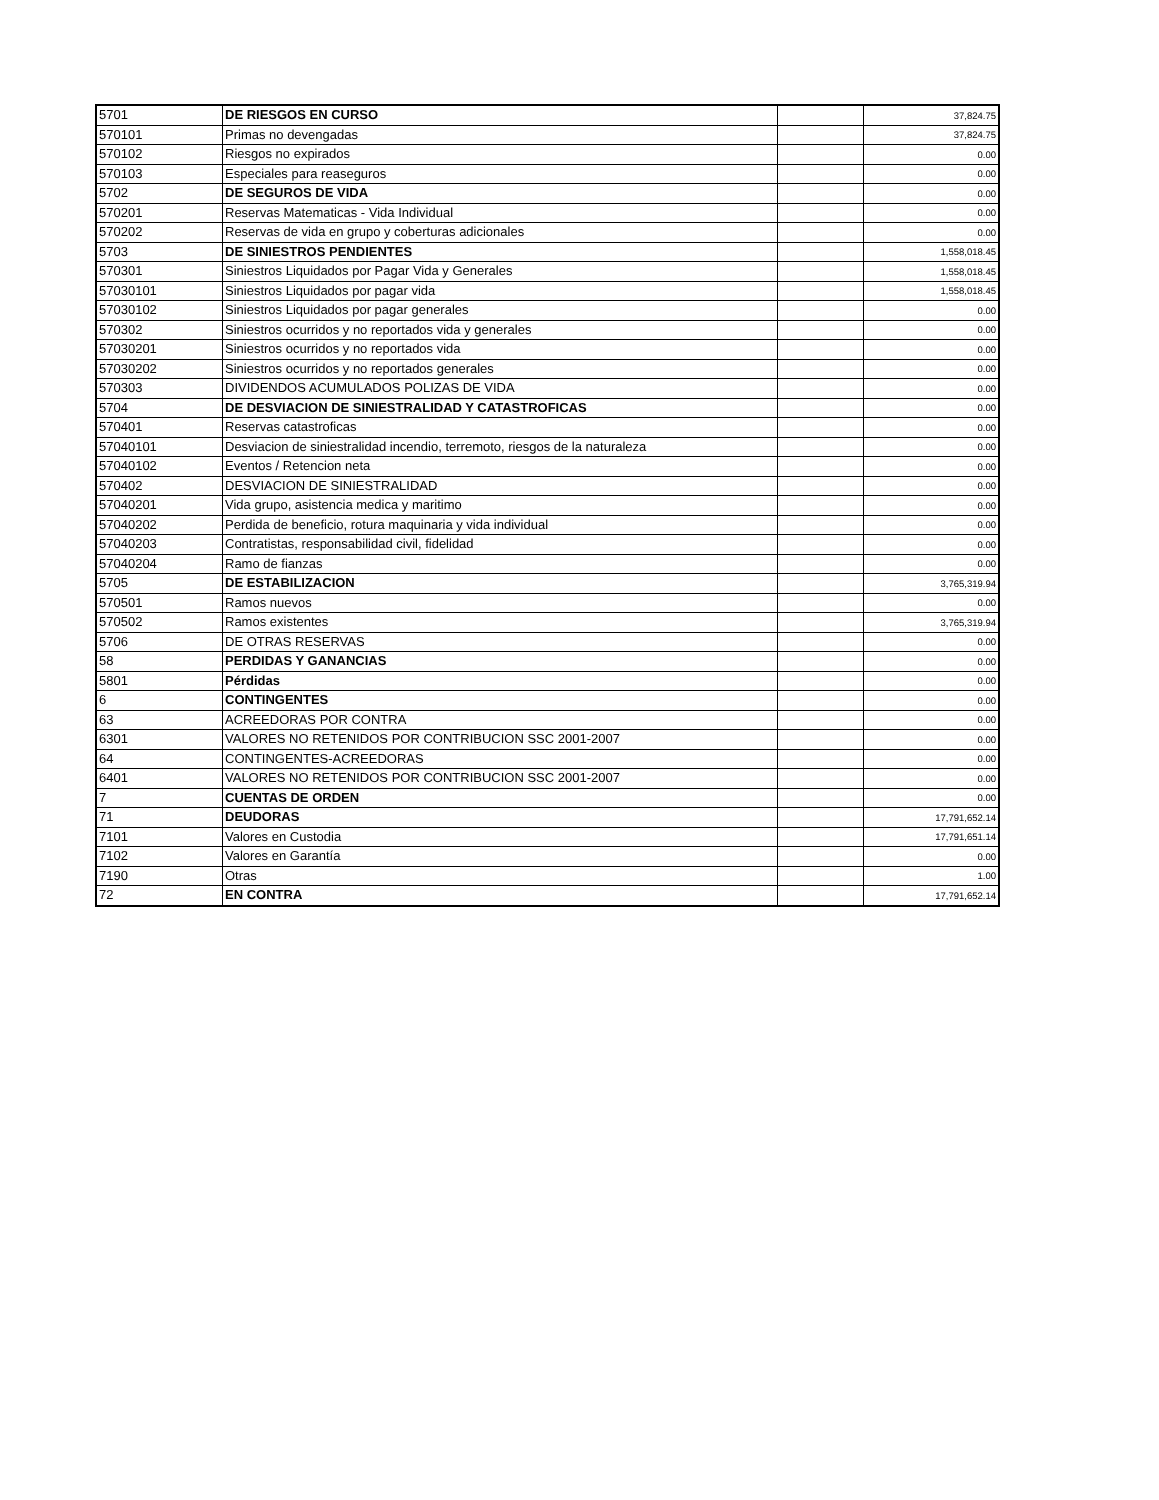| 5701 | DE RIESGOS EN CURSO | | 37,824.75 |
| 570101 | Primas no devengadas | | 37,824.75 |
| 570102 | Riesgos no expirados | | 0.00 |
| 570103 | Especiales para reaseguros | | 0.00 |
| 5702 | DE SEGUROS DE VIDA | | 0.00 |
| 570201 | Reservas Matematicas - Vida Individual | | 0.00 |
| 570202 | Reservas de vida en grupo y coberturas adicionales | | 0.00 |
| 5703 | DE SINIESTROS PENDIENTES | | 1,558,018.45 |
| 570301 | Siniestros Liquidados por Pagar Vida y Generales | | 1,558,018.45 |
| 57030101 | Siniestros Liquidados por pagar vida | | 1,558,018.45 |
| 57030102 | Siniestros Liquidados por pagar generales | | 0.00 |
| 570302 | Siniestros ocurridos y no reportados vida y generales | | 0.00 |
| 57030201 | Siniestros ocurridos y no reportados vida | | 0.00 |
| 57030202 | Siniestros ocurridos y no reportados generales | | 0.00 |
| 570303 | DIVIDENDOS ACUMULADOS POLIZAS DE VIDA | | 0.00 |
| 5704 | DE DESVIACION DE SINIESTRALIDAD Y CATASTROFICAS | | 0.00 |
| 570401 | Reservas catastroficas | | 0.00 |
| 57040101 | Desviacion de siniestralidad incendio, terremoto, riesgos de la naturaleza | | 0.00 |
| 57040102 | Eventos / Retencion neta | | 0.00 |
| 570402 | DESVIACION DE SINIESTRALIDAD | | 0.00 |
| 57040201 | Vida grupo, asistencia medica y maritimo | | 0.00 |
| 57040202 | Perdida de beneficio, rotura maquinaria y vida individual | | 0.00 |
| 57040203 | Contratistas, responsabilidad civil, fidelidad | | 0.00 |
| 57040204 | Ramo de fianzas | | 0.00 |
| 5705 | DE ESTABILIZACION | | 3,765,319.94 |
| 570501 | Ramos nuevos | | 0.00 |
| 570502 | Ramos existentes | | 3,765,319.94 |
| 5706 | DE OTRAS RESERVAS | | 0.00 |
| 58 | PERDIDAS Y GANANCIAS | | 0.00 |
| 5801 | Pérdidas | | 0.00 |
| 6 | CONTINGENTES | | 0.00 |
| 63 | ACREEDORAS POR CONTRA | | 0.00 |
| 6301 | VALORES NO RETENIDOS POR CONTRIBUCION SSC 2001-2007 | | 0.00 |
| 64 | CONTINGENTES-ACREEDORAS | | 0.00 |
| 6401 | VALORES NO RETENIDOS POR CONTRIBUCION SSC 2001-2007 | | 0.00 |
| 7 | CUENTAS DE ORDEN | | 0.00 |
| 71 | DEUDORAS | | 17,791,652.14 |
| 7101 | Valores en Custodia | | 17,791,651.14 |
| 7102 | Valores en Garantía | | 0.00 |
| 7190 | Otras | | 1.00 |
| 72 | EN CONTRA | | 17,791,652.14 |